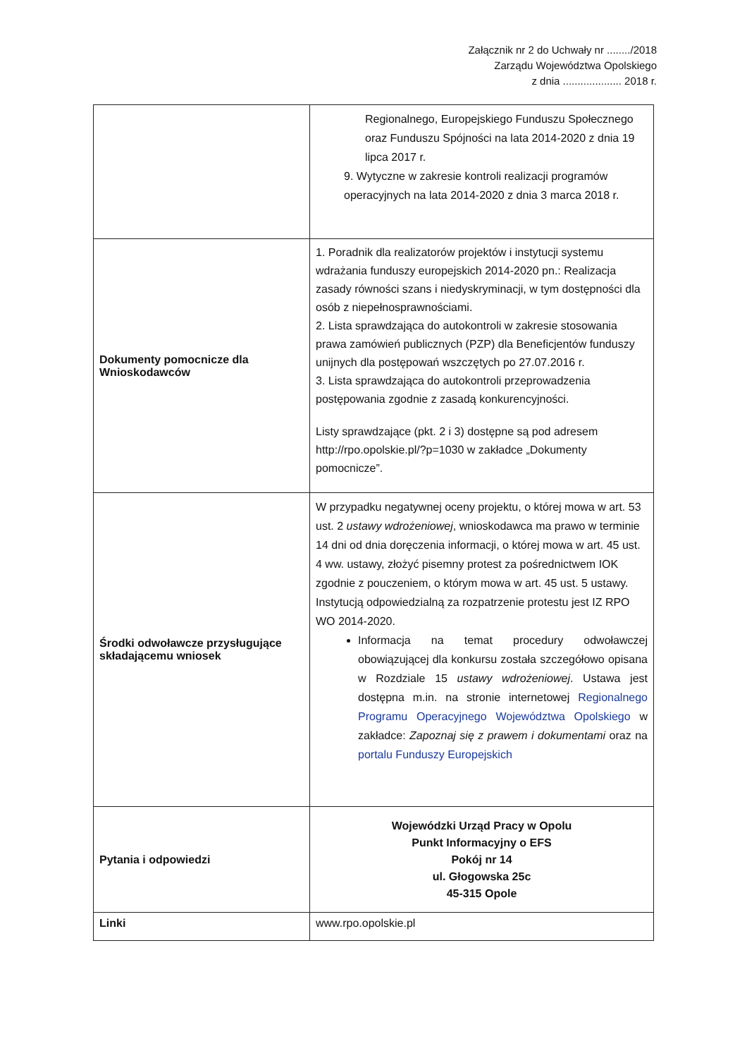Załącznik nr 2 do Uchwały nr ......../2018
Zarządu Województwa Opolskiego
z dnia .................... 2018 r.
| | Regionalnego, Europejskiego Funduszu Społecznego oraz Funduszu Spójności na lata 2014-2020 z dnia 19 lipca 2017 r. 9. Wytyczne w zakresie kontroli realizacji programów operacyjnych na lata 2014-2020 z dnia 3 marca 2018 r. |
| Dokumenty pomocnicze dla Wnioskodawców | 1. Poradnik dla realizatorów projektów i instytucji systemu wdrażania funduszy europejskich 2014-2020 pn.: Realizacja zasady równości szans i niedyskryminacji, w tym dostępności dla osób z niepełnosprawnościami. 2. Lista sprawdzająca do autokontroli w zakresie stosowania prawa zamówień publicznych (PZP) dla Beneficjentów funduszy unijnych dla postępowań wszczętych po 27.07.2016 r. 3. Lista sprawdzająca do autokontroli przeprowadzenia postępowania zgodnie z zasadą konkurencyjności. Listy sprawdzające (pkt. 2 i 3) dostępne są pod adresem http://rpo.opolskie.pl/?p=1030 w zakładce „Dokumenty pomocnicze”. |
| Środki odwoławcze przysługujące składającemu wniosek | W przypadku negatywnej oceny projektu, o której mowa w art. 53 ust. 2 ustawy wdrożeniowej , wnioskodawca ma prawo w terminie 14 dni od dnia doręczenia informacji, o której mowa w art. 45 ust. 4 ww. ustawy, złożyć pisemny protest za pośrednictwem IOK zgodnie z pouczeniem, o którym mowa w art. 45 ust. 5 ustawy. Instytucją odpowiedzialną za rozpatrzenie protestu jest IZ RPO WO 2014-2020. Informacja na temat procedury odwoławczej obowiązującej dla konkursu została szczegółowo opisana w Rozdziale 15 ustawy wdrożeniowej . Ustawa jest dostępna m.in. na stronie internetowej Regionalnego Programu Operacyjnego Województwa Opolskiego w zakładce: Zapoznaj się z prawem i dokumentami oraz na portalu Funduszy Europejskich |
| Pytania i odpowiedzi | Wojewódzki Urząd Pracy w Opolu Punkt Informacyjny o EFS Pokój nr 14 ul. Głogowska 25c 45-315 Opole |
| Linki | www.rpo.opolskie.pl |